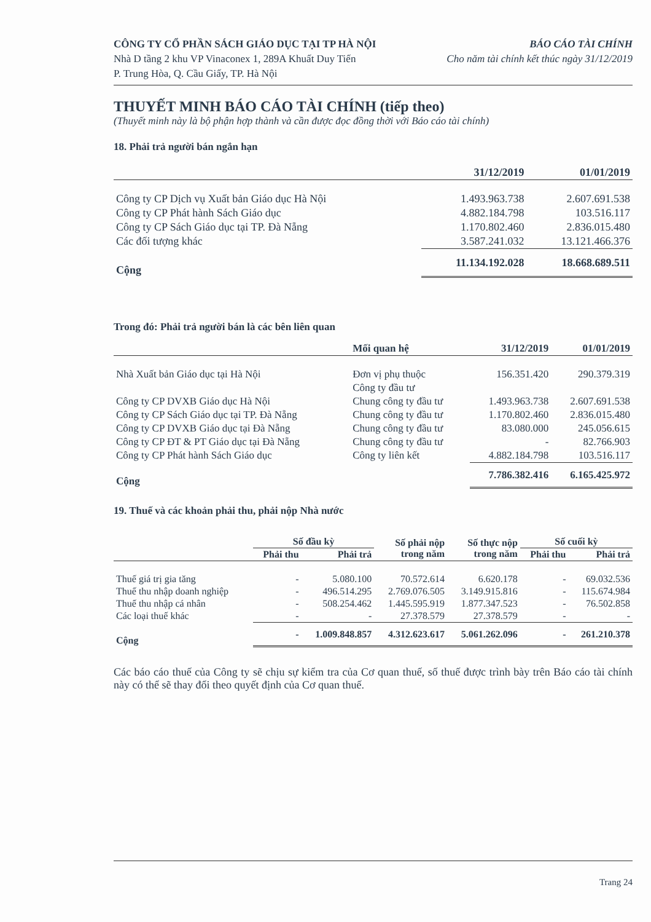CÔNG TY CỔ PHẦN SÁCH GIÁO DỤC TẠI TP HÀ NỘI
Nhà D tầng 2 khu VP Vinaconex 1, 289A Khuất Duy Tiến
P. Trung Hòa, Q. Cầu Giấy, TP. Hà Nội
BÁO CÁO TÀI CHÍNH
Cho năm tài chính kết thúc ngày 31/12/2019
THUYẾT MINH BÁO CÁO TÀI CHÍNH (tiếp theo)
(Thuyết minh này là bộ phận hợp thành và cần được đọc đồng thời với Báo cáo tài chính)
18. Phải trả người bán ngắn hạn
| | 31/12/2019 | 01/01/2019 |
| --- | --- | --- |
| Công ty CP Dịch vụ Xuất bản Giáo dục Hà Nội | 1.493.963.738 | 2.607.691.538 |
| Công ty CP Phát hành Sách Giáo dục | 4.882.184.798 | 103.516.117 |
| Công ty CP Sách Giáo dục tại TP. Đà Nẵng | 1.170.802.460 | 2.836.015.480 |
| Các đối tượng khác | 3.587.241.032 | 13.121.466.376 |
| Cộng | 11.134.192.028 | 18.668.689.511 |
Trong đó: Phải trả người bán là các bên liên quan
| | Mối quan hệ | 31/12/2019 | 01/01/2019 |
| --- | --- | --- | --- |
| Nhà Xuất bản Giáo dục tại Hà Nội | Đơn vị phụ thuộc | 156.351.420 | 290.379.319 |
| | Công ty đầu tư | | |
| Công ty CP DVXB Giáo dục Hà Nội | Chung công ty đầu tư | 1.493.963.738 | 2.607.691.538 |
| Công ty CP Sách Giáo dục tại TP. Đà Nẵng | Chung công ty đầu tư | 1.170.802.460 | 2.836.015.480 |
| Công ty CP DVXB Giáo dục tại Đà Nẵng | Chung công ty đầu tư | 83.080.000 | 245.056.615 |
| Công ty CP ĐT & PT Giáo dục tại Đà Nẵng | Chung công ty đầu tư | - | 82.766.903 |
| Công ty CP Phát hành Sách Giáo dục | Công ty liên kết | 4.882.184.798 | 103.516.117 |
| Cộng | | 7.786.382.416 | 6.165.425.972 |
19. Thuế và các khoản phải thu, phải nộp Nhà nước
| | Số đầu kỳ | | Số phải nộp trong năm | Số thực nộp trong năm | Số cuối kỳ | |
| --- | --- | --- | --- | --- | --- | --- |
| | Phải thu | Phải trả | | | Phải thu | Phải trả |
| Thuế giá trị gia tăng | - | 5.080.100 | 70.572.614 | 6.620.178 | - | 69.032.536 |
| Thuế thu nhập doanh nghiệp | - | 496.514.295 | 2.769.076.505 | 3.149.915.816 | - | 115.674.984 |
| Thuế thu nhập cá nhân | - | 508.254.462 | 1.445.595.919 | 1.877.347.523 | - | 76.502.858 |
| Các loại thuế khác | - | - | 27.378.579 | 27.378.579 | - | - |
| Cộng | - | 1.009.848.857 | 4.312.623.617 | 5.061.262.096 | - | 261.210.378 |
Các báo cáo thuế của Công ty sẽ chịu sự kiểm tra của Cơ quan thuế, số thuế được trình bày trên Báo cáo tài chính này có thể sẽ thay đổi theo quyết định của Cơ quan thuế.
Trang 24